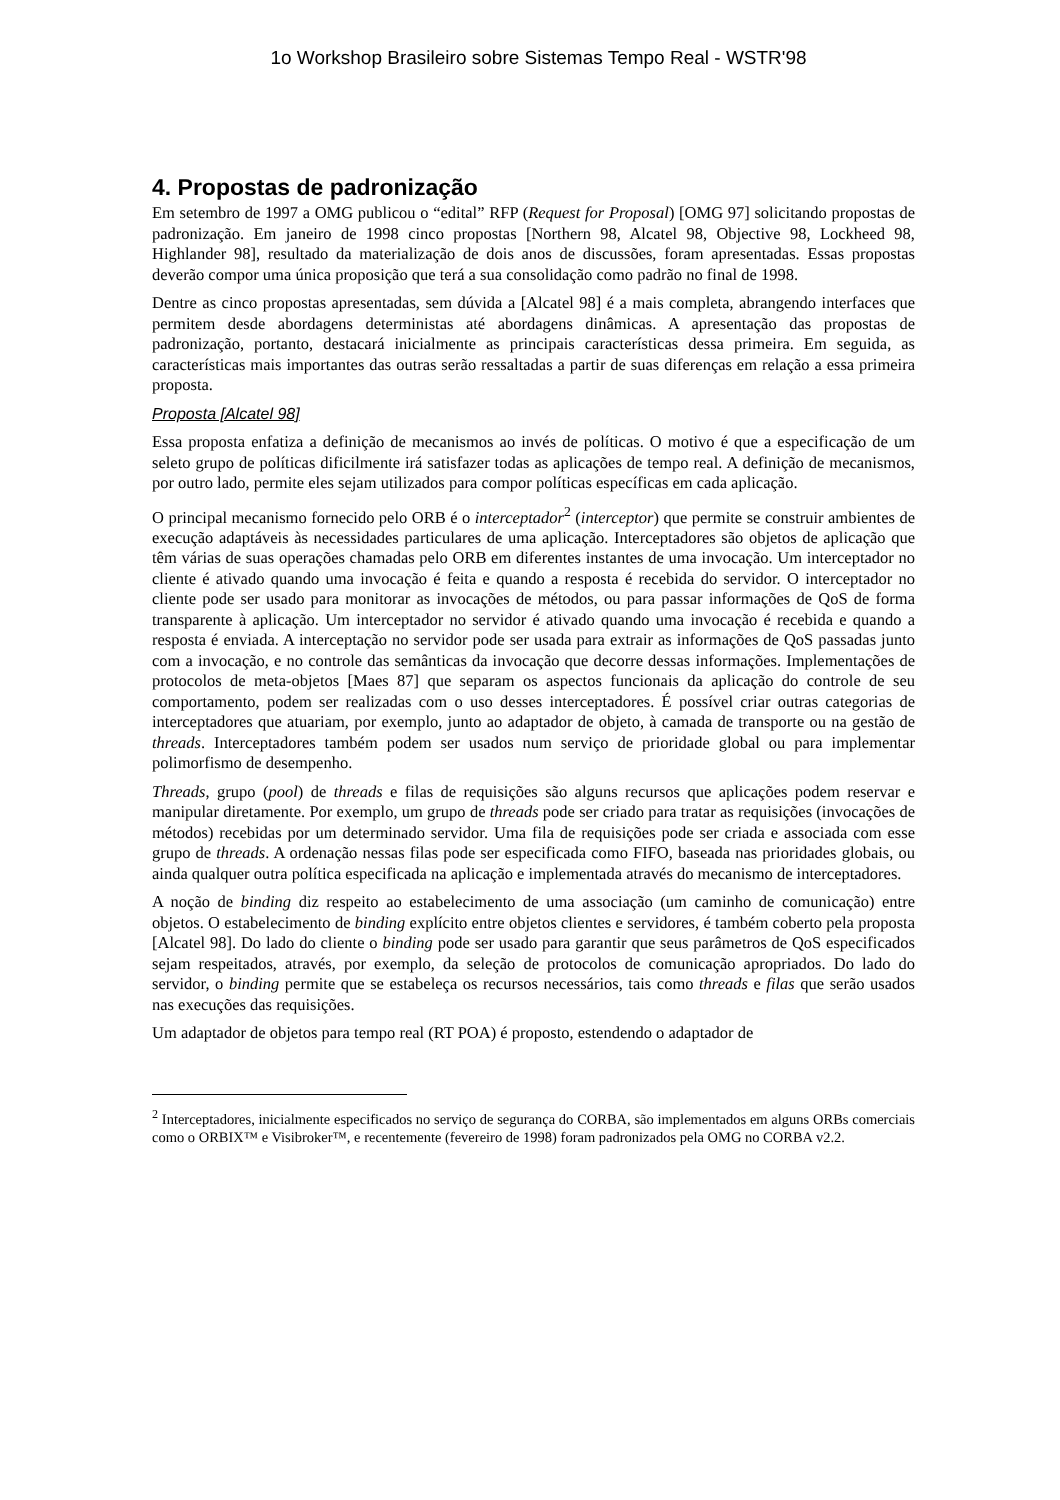1o Workshop Brasileiro sobre Sistemas Tempo Real - WSTR'98
4. Propostas de padronização
Em setembro de 1997 a OMG publicou o “edital” RFP (Request for Proposal) [OMG 97] solicitando propostas de padronização. Em janeiro de 1998 cinco propostas [Northern 98, Alcatel 98, Objective 98, Lockheed 98, Highlander 98], resultado da materialização de dois anos de discussões, foram apresentadas. Essas propostas deverão compor uma única proposição que terá a sua consolidação como padrão no final de 1998.
Dentre as cinco propostas apresentadas, sem dúvida a [Alcatel 98] é a mais completa, abrangendo interfaces que permitem desde abordagens deterministas até abordagens dinâmicas. A apresentação das propostas de padronização, portanto, destacará inicialmente as principais características dessa primeira. Em seguida, as características mais importantes das outras serão ressaltadas a partir de suas diferenças em relação a essa primeira proposta.
Proposta [Alcatel 98]
Essa proposta enfatiza a definição de mecanismos ao invés de políticas. O motivo é que a especificação de um seleto grupo de políticas dificilmente irá satisfazer todas as aplicações de tempo real. A definição de mecanismos, por outro lado, permite eles sejam utilizados para compor políticas específicas em cada aplicação.
O principal mecanismo fornecido pelo ORB é o interceptador<sup>2</sup> (interceptor) que permite se construir ambientes de execução adaptáveis às necessidades particulares de uma aplicação. Interceptadores são objetos de aplicação que têm várias de suas operações chamadas pelo ORB em diferentes instantes de uma invocação. Um interceptador no cliente é ativado quando uma invocação é feita e quando a resposta é recebida do servidor. O interceptador no cliente pode ser usado para monitorar as invocações de métodos, ou para passar informações de QoS de forma transparente à aplicação. Um interceptador no servidor é ativado quando uma invocação é recebida e quando a resposta é enviada. A interceptação no servidor pode ser usada para extrair as informações de QoS passadas junto com a invocação, e no controle das semânticas da invocação que decorre dessas informações. Implementações de protocolos de meta-objetos [Maes 87] que separam os aspectos funcionais da aplicação do controle de seu comportamento, podem ser realizadas com o uso desses interceptadores. É possível criar outras categorias de interceptadores que atuariam, por exemplo, junto ao adaptador de objeto, à camada de transporte ou na gestão de threads. Interceptadores também podem ser usados num serviço de prioridade global ou para implementar polimorfismo de desempenho.
Threads, grupo (pool) de threads e filas de requisições são alguns recursos que aplicações podem reservar e manipular diretamente. Por exemplo, um grupo de threads pode ser criado para tratar as requisições (invocações de métodos) recebidas por um determinado servidor. Uma fila de requisições pode ser criada e associada com esse grupo de threads. A ordenação nessas filas pode ser especificada como FIFO, baseada nas prioridades globais, ou ainda qualquer outra política especificada na aplicação e implementada através do mecanismo de interceptadores.
A noção de binding diz respeito ao estabelecimento de uma associação (um caminho de comunicação) entre objetos. O estabelecimento de binding explícito entre objetos clientes e servidores, é também coberto pela proposta [Alcatel 98]. Do lado do cliente o binding pode ser usado para garantir que seus parâmetros de QoS especificados sejam respeitados, através, por exemplo, da seleção de protocolos de comunicação apropriados. Do lado do servidor, o binding permite que se estabeleça os recursos necessários, tais como threads e filas que serão usados nas execuções das requisições.
Um adaptador de objetos para tempo real (RT POA) é proposto, estendendo o adaptador de
<sup>2</sup> Interceptadores, inicialmente especificados no serviço de segurança do CORBA, são implementados em alguns ORBs comerciais como o ORBIX™ e Visibroker™, e recentemente (fevereiro de 1998) foram padronizados pela OMG no CORBA v2.2.